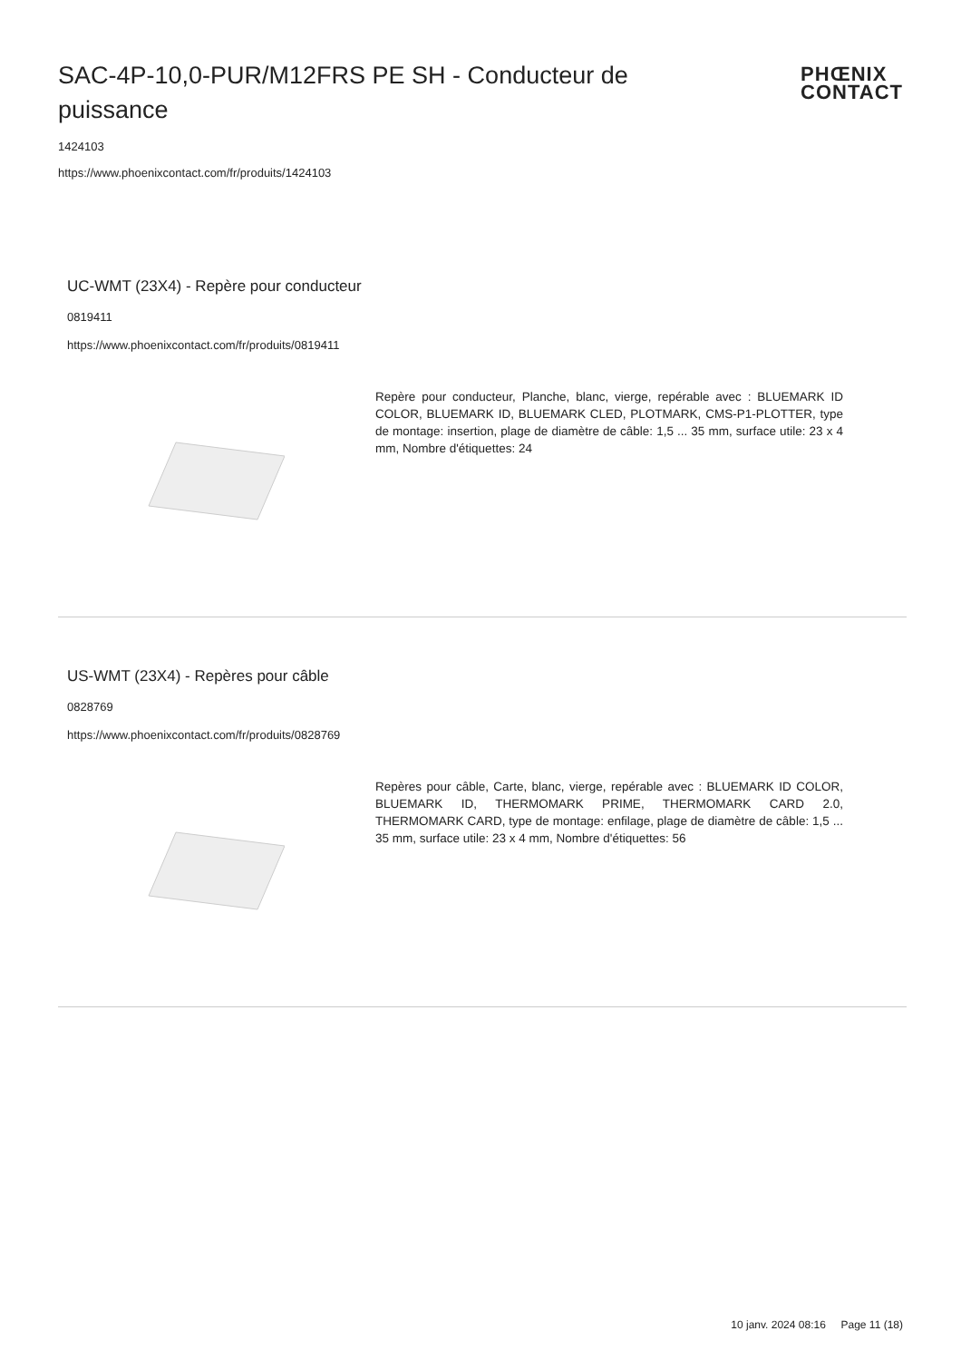SAC-4P-10,0-PUR/M12FRS PE SH - Conducteur de puissance
PHŒNIX
CONTACT
1424103
https://www.phoenixcontact.com/fr/produits/1424103
UC-WMT (23X4) - Repère pour conducteur
0819411
https://www.phoenixcontact.com/fr/produits/0819411
Repère pour conducteur, Planche, blanc, vierge, repérable avec : BLUEMARK ID COLOR, BLUEMARK ID, BLUEMARK CLED, PLOTMARK, CMS-P1-PLOTTER, type de montage: insertion, plage de diamètre de câble: 1,5 ... 35 mm, surface utile: 23 x 4 mm, Nombre d'étiquettes: 24
US-WMT (23X4) - Repères pour câble
0828769
https://www.phoenixcontact.com/fr/produits/0828769
Repères pour câble, Carte, blanc, vierge, repérable avec : BLUEMARK ID COLOR, BLUEMARK ID, THERMOMARK PRIME, THERMOMARK CARD 2.0, THERMOMARK CARD, type de montage: enfilage, plage de diamètre de câble: 1,5 ... 35 mm, surface utile: 23 x 4 mm, Nombre d'étiquettes: 56
10 janv. 2024 08:16 Page 11 (18)